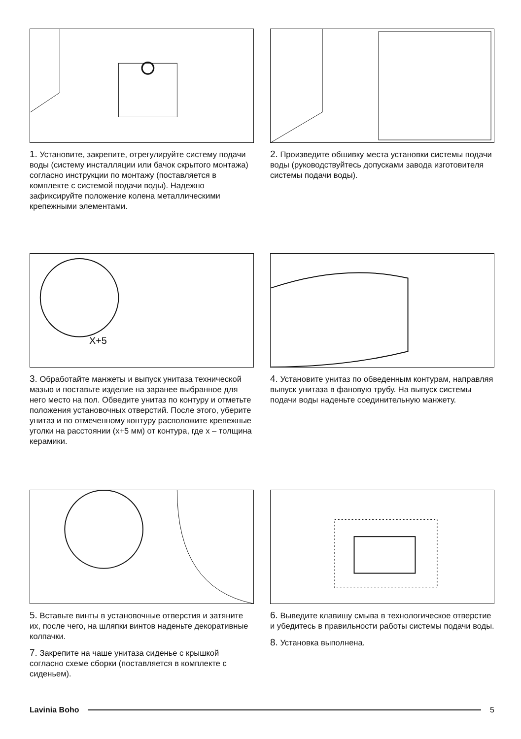1. Установите, закрепите, отрегулируйте систему подачи воды (систему инсталляции или бачок скрытого монтажа) согласно инструкции по монтажу (поставляется в комплекте с системой подачи воды). Надежно зафиксируйте положение колена металлическими крепежными элементами.
2. Произведите обшивку места установки системы подачи воды (руководствуйтесь допусками завода изготовителя системы подачи воды).
X+5
3. Обработайте манжеты и выпуск унитаза технической мазью и поставьте изделие на заранее выбранное для него место на пол. Обведите унитаз по контуру и отметьте положения установочных отверстий. После этого, уберите унитаз и по отмеченному контуру расположите крепежные уголки на расстоянии (x+5 мм) от контура, где x – толщина керамики.
4. Установите унитаз по обведенным контурам, направляя выпуск унитаза в фановую трубу. На выпуск системы подачи воды наденьте соединительную манжету.
5. Вставьте винты в установочные отверстия и затяните их, после чего, на шляпки винтов наденьте декоративные колпачки.
7. Закрепите на чаше унитаза сиденье с крышкой согласно схеме сборки (поставляется в комплекте с сиденьем).
6. Выведите клавишу смыва в технологическое отверстие и убедитесь в правильности работы системы подачи воды.
8. Установка выполнена.
Lavinia Boho 5